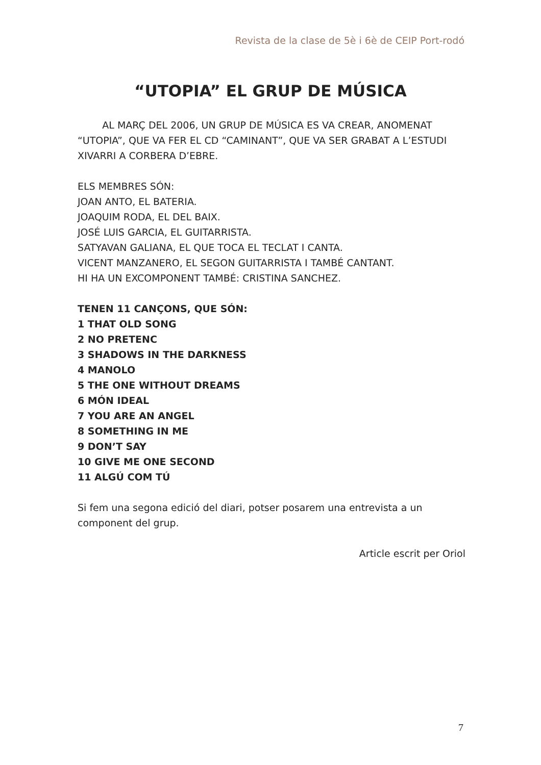Revista de la clase de 5è i 6è de CEIP Port-rodó
“UTOPIA” EL GRUP DE MÚSICA
AL MARÇ DEL 2006, UN GRUP DE MÚSICA ES VA CREAR, ANOMENAT “UTOPIA”, QUE VA FER EL CD “CAMINANT”, QUE VA SER GRABAT A L’ESTUDI XIVARRI A CORBERA D’EBRE.
ELS MEMBRES SÓN:
JOAN ANTO, EL BATERIA.
JOAQUIM RODA, EL DEL BAIX.
JOSÉ LUIS GARCIA, EL GUITARRISTA.
SATYAVAN GALIANA, EL QUE TOCA EL TECLAT I CANTA.
VICENT MANZANERO, EL SEGON GUITARRISTA I TAMBÉ CANTANT.
HI HA UN EXCOMPONENT TAMBÉ: CRISTINA SANCHEZ.
TENEN 11 CANÇONS, QUE SÓN:
1 THAT OLD SONG
2 NO PRETENC
3 SHADOWS IN THE DARKNESS
4 MANOLO
5 THE ONE WITHOUT DREAMS
6 MÓN IDEAL
7 YOU ARE AN ANGEL
8 SOMETHING IN ME
9 DON’T SAY
10 GIVE ME ONE SECOND
11 ALGÚ COM TÚ
Si fem una segona edició del diari, potser posarem una entrevista a un component del grup.
Article escrit per Oriol
7